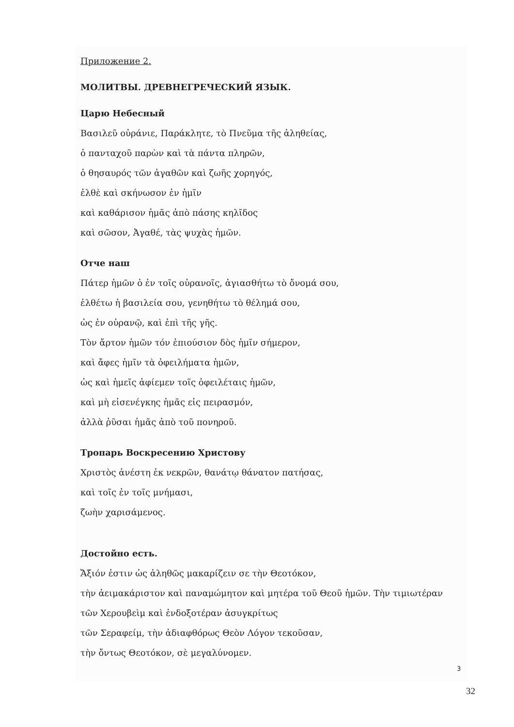Приложение 2.
МОЛИТВЫ. ДРЕВНЕГРЕЧЕСКИЙ ЯЗЫК.
Царю Небесный
Βασιλεῦ οὐράνιε, Παράκλητε, τὸ Πνεῦμα τῆς ἀληθείας,
ὁ πανταχοῦ παρὼν καὶ τὰ πάντα πληρῶν,
ὁ θησαυρός τῶν ἀγαθῶν καὶ ζωῆς χορηγός,
ἐλθὲ καὶ σκήνωσον ἐν ἡμῖν
καὶ καθάρισον ἡμᾶς ἀπὸ πάσης κηλῖδος
καὶ σῶσον, Ἀγαθέ, τὰς ψυχὰς ἡμῶν.
Отче наш
Πάτερ ἡμῶν ὁ ἐν τοῖς οὐρανοῖς, ἁγιασθήτω τὸ ὄνομά σου,
ἐλθέτω ἡ βασιλεία σου, γενηθήτω τὸ θέλημά σου,
ὡς ἐν οὐρανῷ, καὶ ἐπὶ τῆς γῆς.
Τὸν ἄρτον ἡμῶν τόν ἐπιούσιον δὸς ἡμῖν σήμερον,
καὶ ἄφες ἡμῖν τὰ ὀφειλήματα ἡμῶν,
ὡς καὶ ἡμεῖς ἀφίεμεν τοῖς ὀφειλέταις ἡμῶν,
καὶ μὴ εἰσενέγκης ἡμᾶς εἰς πειρασμόν,
ἀλλὰ ῥῦσαι ἡμᾶς ἀπὸ τοῦ πονηροῦ.
Тропарь Воскресению Христову
Χριστὸς ἀνέστη ἐκ νεκρῶν, θανάτῳ θάνατον πατήσας,
καὶ τοῖς ἐν τοῖς μνήμασι,
ζωὴν χαρισάμενος.
Достойно есть.
Ἄξιόν ἐστιν ὡς ἀληθῶς μακαρίζειν σε τὴν Θεοτόκον,
τὴν ἀειμακάριστον καὶ παναμώμητον καὶ μητέρα τοῦ Θεοῦ ἡμῶν. Τὴν τιμιωτέραν
τῶν Χερουβεὶμ καὶ ἐνδοξοτέραν ἀσυγκρίτως
τῶν Σεραφείμ, τὴν ἀδιαφθόρως Θεὸν Λόγον τεκοῦσαν,
τὴν ὄντως Θεοτόκον, σὲ μεγαλύνομεν.
3
32